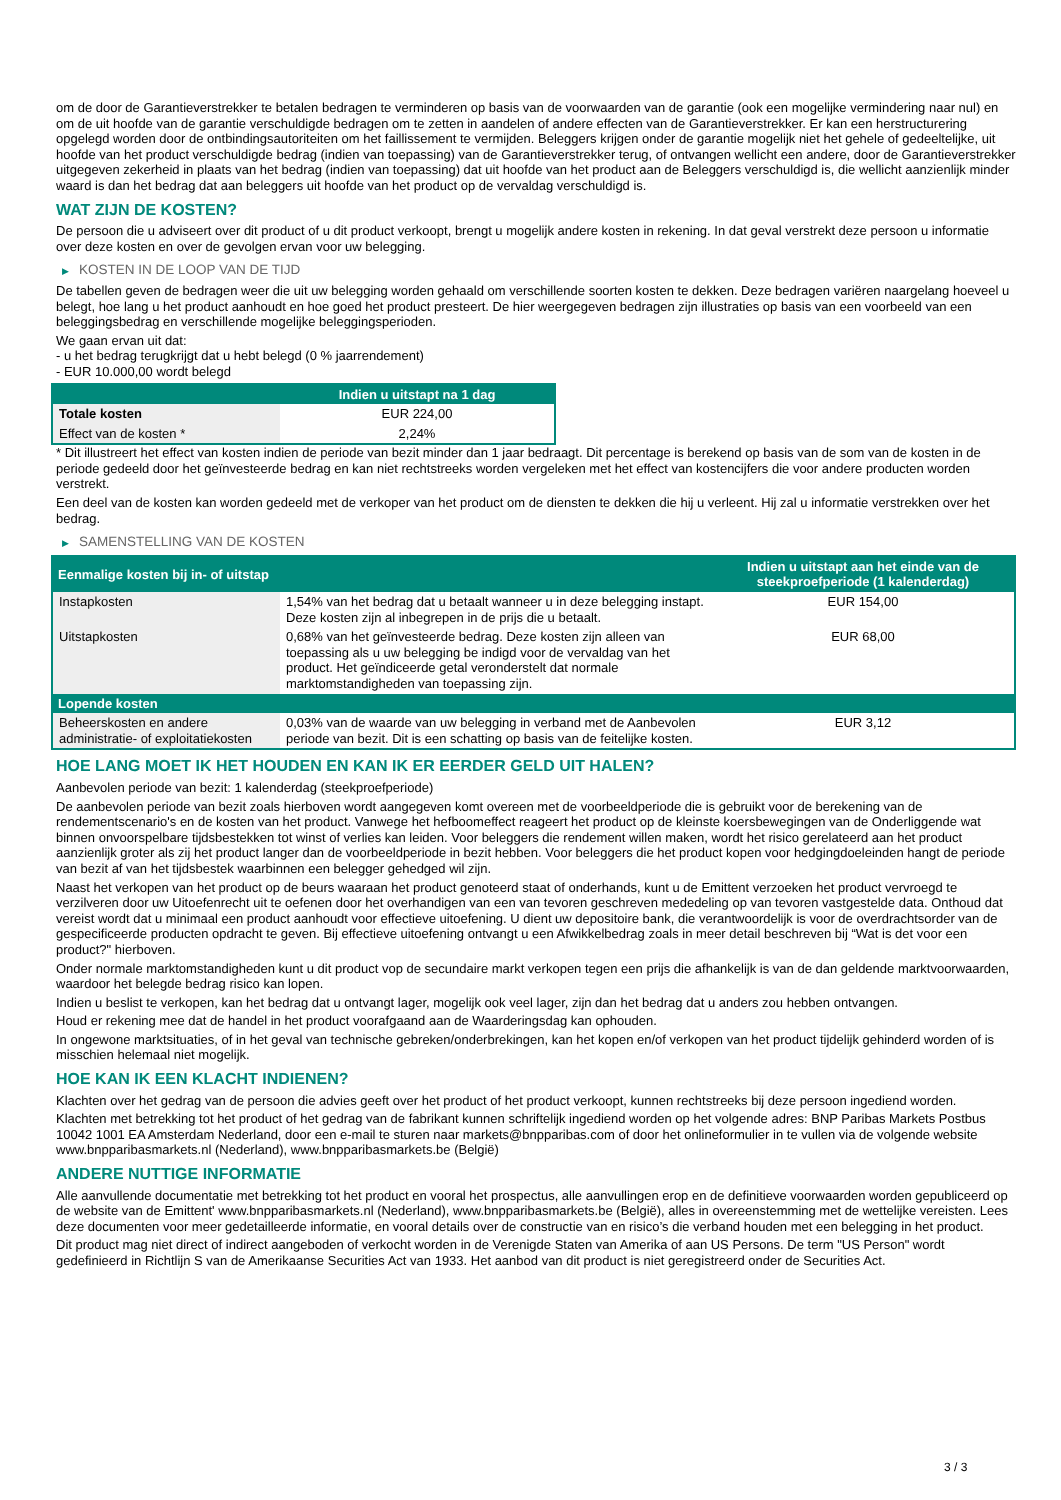om de door de Garantieverstrekker te betalen bedragen te verminderen op basis van de voorwaarden van de garantie (ook een mogelijke vermindering naar nul) en om de uit hoofde van de garantie verschuldigde bedragen om te zetten in aandelen of andere effecten van de Garantieverstrekker. Er kan een herstructurering opgelegd worden door de ontbindingsautoriteiten om het faillissement te vermijden. Beleggers krijgen onder de garantie mogelijk niet het gehele of gedeeltelijke, uit hoofde van het product verschuldigde bedrag (indien van toepassing) van de Garantieverstrekker terug, of ontvangen wellicht een andere, door de Garantieverstrekker uitgegeven zekerheid in plaats van het bedrag (indien van toepassing) dat uit hoofde van het product aan de Beleggers verschuldigd is, die wellicht aanzienlijk minder waard is dan het bedrag dat aan beleggers uit hoofde van het product op de vervaldag verschuldigd is.
WAT ZIJN DE KOSTEN?
De persoon die u adviseert over dit product of u dit product verkoopt, brengt u mogelijk andere kosten in rekening. In dat geval verstrekt deze persoon u informatie over deze kosten en over de gevolgen ervan voor uw belegging.
▶ KOSTEN IN DE LOOP VAN DE TIJD
De tabellen geven de bedragen weer die uit uw belegging worden gehaald om verschillende soorten kosten te dekken. Deze bedragen variëren naargelang hoeveel u belegt, hoe lang u het product aanhoudt en hoe goed het product presteert. De hier weergegeven bedragen zijn illustraties op basis van een voorbeeld van een beleggingsbedrag en verschillende mogelijke beleggingsperioden.
We gaan ervan uit dat:
- u het bedrag terugkrijgt dat u hebt belegd (0 % jaarrendement)
- EUR 10.000,00 wordt belegd
| | Indien u uitstapt na 1 dag |
| --- | --- |
| Totale kosten | EUR 224,00 |
| Effect van de kosten * | 2,24% |
* Dit illustreert het effect van kosten indien de periode van bezit minder dan 1 jaar bedraagt. Dit percentage is berekend op basis van de som van de kosten in de periode gedeeld door het geïnvesteerde bedrag en kan niet rechtstreeks worden vergeleken met het effect van kostencijfers die voor andere producten worden verstrekt.
Een deel van de kosten kan worden gedeeld met de verkoper van het product om de diensten te dekken die hij u verleent. Hij zal u informatie verstrekken over het bedrag.
▶ SAMENSTELLING VAN DE KOSTEN
| Eenmalige kosten bij in- of uitstap | | Indien u uitstapt aan het einde van de steekproefperiode (1 kalenderdag) |
| --- | --- | --- |
| Instapkosten | 1,54% van het bedrag dat u betaalt wanneer u in deze belegging instapt. Deze kosten zijn al inbegrepen in de prijs die u betaalt. | EUR 154,00 |
| Uitstapkosten | 0,68% van het geïnvesteerde bedrag. Deze kosten zijn alleen van toepassing als u uw belegging be indigd voor de vervaldag van het product. Het geïndiceerde getal veronderstelt dat normale marktomstandigheden van toepassing zijn. | EUR 68,00 |
| Lopende kosten | | |
| Beheerskosten en andere administratie- of exploitatiekosten | 0,03% van de waarde van uw belegging in verband met de Aanbevolen periode van bezit. Dit is een schatting op basis van de feitelijke kosten. | EUR 3,12 |
HOE LANG MOET IK HET HOUDEN EN KAN IK ER EERDER GELD UIT HALEN?
Aanbevolen periode van bezit: 1 kalenderdag (steekproefperiode)
De aanbevolen periode van bezit zoals hierboven wordt aangegeven komt overeen met de voorbeeldperiode die is gebruikt voor de berekening van de rendementscenario's en de kosten van het product. Vanwege het hefboomeffect reageert het product op de kleinste koersbewegingen van de Onderliggende wat binnen onvoorspelbare tijdsbestekken tot winst of verlies kan leiden. Voor beleggers die rendement willen maken, wordt het risico gerelateerd aan het product aanzienlijk groter als zij het product langer dan de voorbeeldperiode in bezit hebben. Voor beleggers die het product kopen voor hedgingdoeleinden hangt de periode van bezit af van het tijdsbestek waarbinnen een belegger gehedged wil zijn.
Naast het verkopen van het product op de beurs waaraan het product genoteerd staat of onderhands, kunt u de Emittent verzoeken het product vervroegd te verzilveren door uw Uitoefenrecht uit te oefenen door het overhandigen van een van tevoren geschreven mededeling op van tevoren vastgestelde data. Onthoud dat vereist wordt dat u minimaal een product aanhoudt voor effectieve uitoefening. U dient uw depositoire bank, die verantwoordelijk is voor de overdrachtsorder van de gespecificeerde producten opdracht te geven. Bij effectieve uitoefening ontvangt u een Afwikkelbedrag zoals in meer detail beschreven bij “Wat is det voor een product?" hierboven.
Onder normale marktomstandigheden kunt u dit product vop de secundaire markt verkopen tegen een prijs die afhankelijk is van de dan geldende marktvoorwaarden, waardoor het belegde bedrag risico kan lopen.
Indien u beslist te verkopen, kan het bedrag dat u ontvangt lager, mogelijk ook veel lager, zijn dan het bedrag dat u anders zou hebben ontvangen.
Houd er rekening mee dat de handel in het product voorafgaand aan de Waarderingsdag kan ophouden.
In ongewone marktsituaties, of in het geval van technische gebreken/onderbrekingen, kan het kopen en/of verkopen van het product tijdelijk gehinderd worden of is misschien helemaal niet mogelijk.
HOE KAN IK EEN KLACHT INDIENEN?
Klachten over het gedrag van de persoon die advies geeft over het product of het product verkoopt, kunnen rechtstreeks bij deze persoon ingediend worden.
Klachten met betrekking tot het product of het gedrag van de fabrikant kunnen schriftelijk ingediend worden op het volgende adres: BNP Paribas Markets Postbus 10042 1001 EA Amsterdam Nederland, door een e-mail te sturen naar markets@bnpparibas.com of door het onlineformulier in te vullen via de volgende website www.bnpparibasmarkets.nl (Nederland), www.bnpparibasmarkets.be (België)
ANDERE NUTTIGE INFORMATIE
Alle aanvullende documentatie met betrekking tot het product en vooral het prospectus, alle aanvullingen erop en de definitieve voorwaarden worden gepubliceerd op de website van de Emittent' www.bnpparibasmarkets.nl (Nederland), www.bnpparibasmarkets.be (België), alles in overeenstemming met de wettelijke vereisten. Lees deze documenten voor meer gedetailleerde informatie, en vooral details over de constructie van en risico’s die verband houden met een belegging in het product.
Dit product mag niet direct of indirect aangeboden of verkocht worden in de Verenigde Staten van Amerika of aan US Persons. De term "US Person" wordt gedefinieerd in Richtlijn S van de Amerikaanse Securities Act van 1933. Het aanbod van dit product is niet geregistreerd onder de Securities Act.
3 / 3